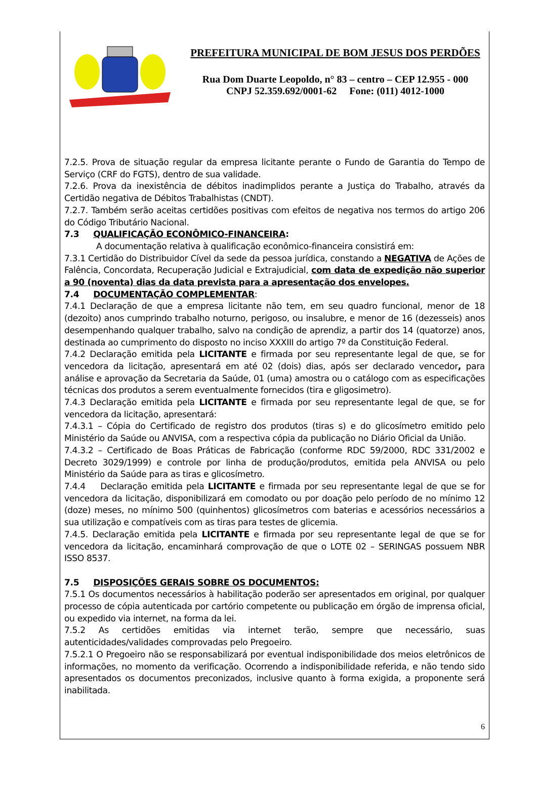PREFEITURA MUNICIPAL DE BOM JESUS DOS PERDÕES
Rua Dom Duarte Leopoldo, n° 83 – centro – CEP 12.955 - 000
CNPJ 52.359.692/0001-62 Fone: (011) 4012-1000
7.2.5. Prova de situação regular da empresa licitante perante o Fundo de Garantia do Tempo de Serviço (CRF do FGTS), dentro de sua validade.
7.2.6. Prova da inexistência de débitos inadimplidos perante a Justiça do Trabalho, através da Certidão negativa de Débitos Trabalhistas (CNDT).
7.2.7. Também serão aceitas certidões positivas com efeitos de negativa nos termos do artigo 206 do Código Tributário Nacional.
7.3 QUALIFICAÇÃO ECONÔMICO-FINANCEIRA:
A documentação relativa à qualificação econômico-financeira consistirá em:
7.3.1 Certidão do Distribuidor Cível da sede da pessoa jurídica, constando a NEGATIVA de Ações de Falência, Concordata, Recuperação Judicial e Extrajudicial, com data de expedição não superior a 90 (noventa) dias da data prevista para a apresentação dos envelopes.
7.4 DOCUMENTAÇÃO COMPLEMENTAR:
7.4.1 Declaração de que a empresa licitante não tem, em seu quadro funcional, menor de 18 (dezoito) anos cumprindo trabalho noturno, perigoso, ou insalubre, e menor de 16 (dezesseis) anos desempenhando qualquer trabalho, salvo na condição de aprendiz, a partir dos 14 (quatorze) anos, destinada ao cumprimento do disposto no inciso XXXIII do artigo 7º da Constituição Federal.
7.4.2 Declaração emitida pela LICITANTE e firmada por seu representante legal de que, se for vencedora da licitação, apresentará em até 02 (dois) dias, após ser declarado vencedor, para análise e aprovação da Secretaria da Saúde, 01 (uma) amostra ou o catálogo com as especificações técnicas dos produtos a serem eventualmente fornecidos (tira e gligosimetro).
7.4.3 Declaração emitida pela LICITANTE e firmada por seu representante legal de que, se for vencedora da licitação, apresentará:
7.4.3.1 – Cópia do Certificado de registro dos produtos (tiras s) e do glicosímetro emitido pelo Ministério da Saúde ou ANVISA, com a respectiva cópia da publicação no Diário Oficial da União.
7.4.3.2 – Certificado de Boas Práticas de Fabricação (conforme RDC 59/2000, RDC 331/2002 e Decreto 3029/1999) e controle por linha de produção/produtos, emitida pela ANVISA ou pelo Ministério da Saúde para as tiras e glicosímetro.
7.4.4 Declaração emitida pela LICITANTE e firmada por seu representante legal de que se for vencedora da licitação, disponibilizará em comodato ou por doação pelo período de no mínimo 12 (doze) meses, no mínimo 500 (quinhentos) glicosímetros com baterias e acessórios necessários a sua utilização e compatíveis com as tiras para testes de glicemia.
7.4.5. Declaração emitida pela LICITANTE e firmada por seu representante legal de que se for vencedora da licitação, encaminhará comprovação de que o LOTE 02 – SERINGAS possuem NBR ISSO 8537.
7.5 DISPOSIÇÕES GERAIS SOBRE OS DOCUMENTOS:
7.5.1 Os documentos necessários à habilitação poderão ser apresentados em original, por qualquer processo de cópia autenticada por cartório competente ou publicação em órgão de imprensa oficial, ou expedido via internet, na forma da lei.
7.5.2 As certidões emitidas via internet terão, sempre que necessário, suas autenticidades/validades comprovadas pelo Pregoeiro.
7.5.2.1 O Pregoeiro não se responsabilizará por eventual indisponibilidade dos meios eletrônicos de informações, no momento da verificação. Ocorrendo a indisponibilidade referida, e não tendo sido apresentados os documentos preconizados, inclusive quanto à forma exigida, a proponente será inabilitada.
6